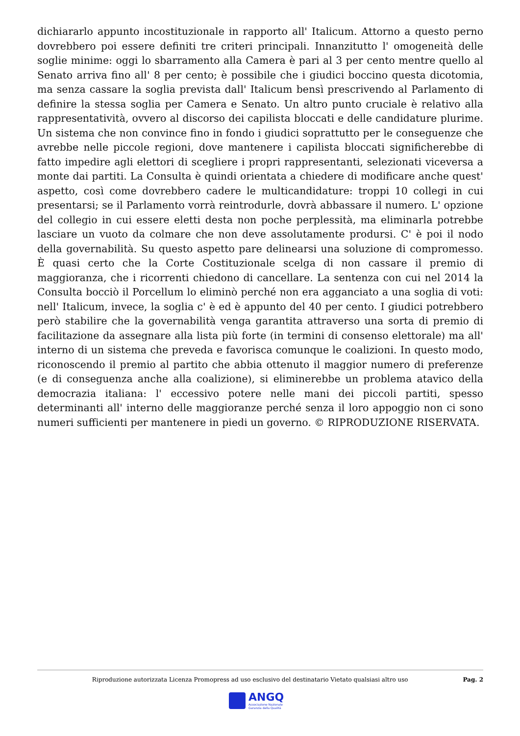dichiararlo appunto incostituzionale in rapporto all' Italicum. Attorno a questo perno dovrebbero poi essere definiti tre criteri principali. Innanzitutto l' omogeneità delle soglie minime: oggi lo sbarramento alla Camera è pari al 3 per cento mentre quello al Senato arriva fino all' 8 per cento; è possibile che i giudici boccino questa dicotomia, ma senza cassare la soglia prevista dall' Italicum bensì prescrivendo al Parlamento di definire la stessa soglia per Camera e Senato. Un altro punto cruciale è relativo alla rappresentatività, ovvero al discorso dei capilista bloccati e delle candidature plurime. Un sistema che non convince fino in fondo i giudici soprattutto per le conseguenze che avrebbe nelle piccole regioni, dove mantenere i capilista bloccati significherebbe di fatto impedire agli elettori di scegliere i propri rappresentanti, selezionati viceversa a monte dai partiti. La Consulta è quindi orientata a chiedere di modificare anche quest' aspetto, così come dovrebbero cadere le multicandidature: troppi 10 collegi in cui presentarsi; se il Parlamento vorrà reintrodurle, dovrà abbassare il numero. L' opzione del collegio in cui essere eletti desta non poche perplessità, ma eliminarla potrebbe lasciare un vuoto da colmare che non deve assolutamente prodursi. C' è poi il nodo della governabilità. Su questo aspetto pare delinearsi una soluzione di compromesso. È quasi certo che la Corte Costituzionale scelga di non cassare il premio di maggioranza, che i ricorrenti chiedono di cancellare. La sentenza con cui nel 2014 la Consulta bocciò il Porcellum lo eliminò perché non era agganciato a una soglia di voti: nell' Italicum, invece, la soglia c' è ed è appunto del 40 per cento. I giudici potrebbero però stabilire che la governabilità venga garantita attraverso una sorta di premio di facilitazione da assegnare alla lista più forte (in termini di consenso elettorale) ma all' interno di un sistema che preveda e favorisca comunque le coalizioni. In questo modo, riconoscendo il premio al partito che abbia ottenuto il maggior numero di preferenze (e di conseguenza anche alla coalizione), si eliminerebbe un problema atavico della democrazia italiana: l' eccessivo potere nelle mani dei piccoli partiti, spesso determinanti all' interno delle maggioranze perché senza il loro appoggio non ci sono numeri sufficienti per mantenere in piedi un governo. © RIPRODUZIONE RISERVATA.
Riproduzione autorizzata Licenza Promopress ad uso esclusivo del destinatario Vietato qualsiasi altro uso Pag. 2
ANGQ
Associazione Nazionale
Garanzia della Qualità